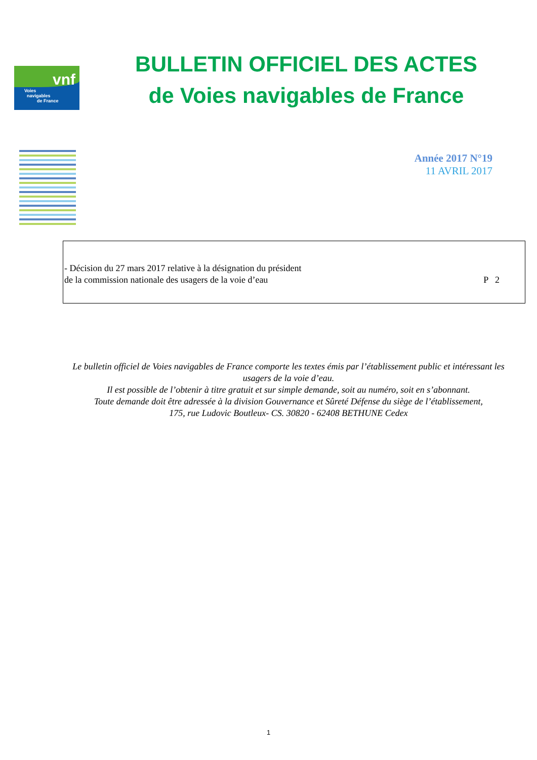vnf
Voies
navigables
de France
BULLETIN OFFICIEL DES ACTES
de Voies navigables de France
Année 2017 N°19
11 AVRIL 2017
- Décision du 27 mars 2017 relative à la désignation du président
de la commission nationale des usagers de la voie d’eau
P 2
Le bulletin officiel de Voies navigables de France comporte les textes émis par l’établissement public et intéressant les usagers de la voie d’eau.
Il est possible de l’obtenir à titre gratuit et sur simple demande, soit au numéro, soit en s’abonnant.
Toute demande doit être adressée à la division Gouvernance et Sûreté Défense du siège de l’établissement,
175, rue Ludovic Boutleux- CS. 30820 - 62408 BETHUNE Cedex
1